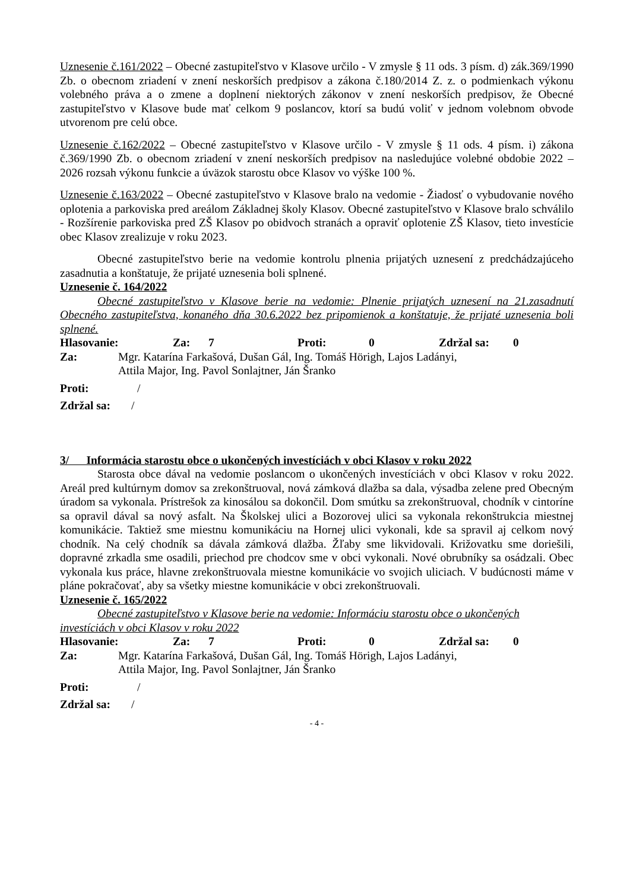Uznesenie č.161/2022 – Obecné zastupiteľstvo v Klasove určilo - V zmysle § 11 ods. 3 písm. d) zák.369/1990 Zb. o obecnom zriadení v znení neskorších predpisov a zákona č.180/2014 Z. z. o podmienkach výkonu volebného práva a o zmene a doplnení niektorých zákonov v znení neskorších predpisov, že Obecné zastupiteľstvo v Klasove bude mať celkom 9 poslancov, ktorí sa budú voliť v jednom volebnom obvode utvorenom pre celú obce.
Uznesenie č.162/2022 – Obecné zastupiteľstvo v Klasove určilo - V zmysle § 11 ods. 4 písm. i) zákona č.369/1990 Zb. o obecnom zriadení v znení neskorších predpisov na nasledujúce volebné obdobie 2022 – 2026 rozsah výkonu funkcie a úväzok starostu obce Klasov vo výške 100 %.
Uznesenie č.163/2022 – Obecné zastupiteľstvo v Klasove bralo na vedomie - Žiadosť o vybudovanie nového oplotenia a parkoviska pred areálom Základnej školy Klasov. Obecné zastupiteľstvo v Klasove bralo schválilo - Rozšírenie parkoviska pred ZŠ Klasov po obidvoch stranách a opraviť oplotenie ZŠ Klasov, tieto investície obec Klasov zrealizuje v roku 2023.
Obecné zastupiteľstvo berie na vedomie kontrolu plnenia prijatých uznesení z predchádzajúceho zasadnutia a konštatuje, že prijaté uznesenia boli splnené.
Uznesenie č. 164/2022
Obecné zastupiteľstvo v Klasove berie na vedomie: Plnenie prijatých uznesení na 21.zasadnutí Obecného zastupiteľstva, konaného dňa 30.6.2022 bez pripomienok a konštatuje, že prijaté uznesenia boli splnené.
Hlasovanie: Za: 7 Proti: 0 Zdržal sa: 0
Za: Mgr. Katarína Farkašová, Dušan Gál, Ing. Tomáš Hörigh, Lajos Ladányi,
Attila Major, Ing. Pavol Sonlajtner, Ján Šranko
Proti: /
Zdržal sa: /
3/ Informácia starostu obce o ukončených investíciách v obci Klasov v roku 2022
Starosta obce dával na vedomie poslancom o ukončených investíciách v obci Klasov v roku 2022. Areál pred kultúrnym domov sa zrekonštruoval, nová zámková dlažba sa dala, výsadba zelene pred Obecným úradom sa vykonala. Prístrešok za kinosálou sa dokončil. Dom smútku sa zrekonštruoval, chodník v cintoríne sa opravil dával sa nový asfalt. Na Školskej ulici a Bozorovej ulici sa vykonala rekonštrukcia miestnej komunikácie. Taktiež sme miestnu komunikáciu na Hornej ulici vykonali, kde sa spravil aj celkom nový chodník. Na celý chodník sa dávala zámková dlažba. Žľaby sme likvidovali. Križovatku sme doriešili, dopravné zrkadla sme osadili, priechod pre chodcov sme v obci vykonali. Nové obrubníky sa osádzali. Obec vykonala kus práce, hlavne zrekonštruovala miestne komunikácie vo svojich uliciach. V budúcnosti máme v pláne pokračovať, aby sa všetky miestne komunikácie v obci zrekonštruovali.
Uznesenie č. 165/2022
Obecné zastupiteľstvo v Klasove berie na vedomie: Informáciu starostu obce o ukončených investíciách v obci Klasov v roku 2022
Hlasovanie: Za: 7 Proti: 0 Zdržal sa: 0
Za: Mgr. Katarína Farkašová, Dušan Gál, Ing. Tomáš Hörigh, Lajos Ladányi,
Attila Major, Ing. Pavol Sonlajtner, Ján Šranko
Proti: /
Zdržal sa: /
- 4 -